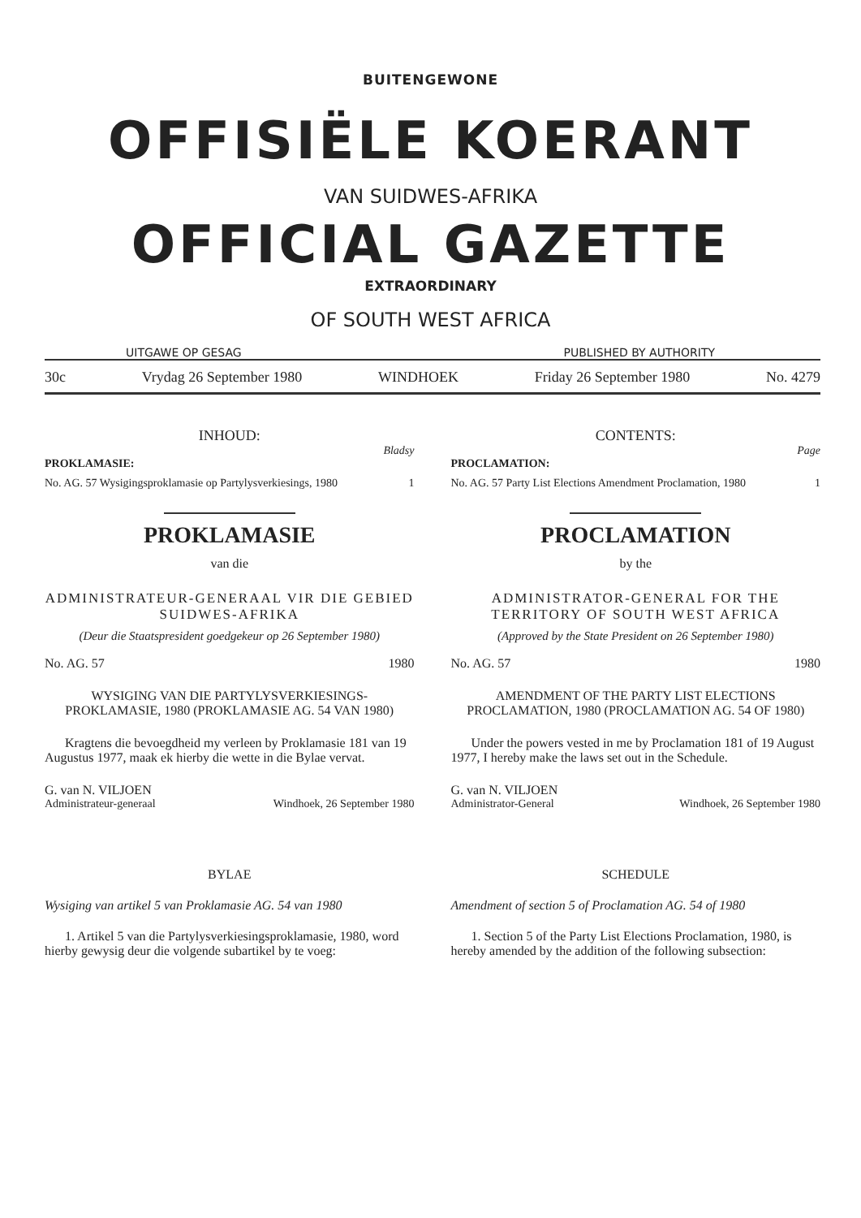BUITENGEWONE
OFFISIËLE KOERANT
VAN SUIDWES-AFRIKA
OFFICIAL GAZETTE
EXTRAORDINARY
OF SOUTH WEST AFRICA
UITGAWE OP GESAG PUBLISHED BY AUTHORITY
30c Vrydag 26 September 1980 WINDHOEK Friday 26 September 1980 No. 4279
INHOUD:
Bladsy
PROKLAMASIE:
No. AG. 57 Wysigingsproklamasie op Partylysverkiesings, 1980 1
PROKLAMASIE
van die
ADMINISTRATEUR-GENERAAL VIR DIE GEBIED SUIDWES-AFRIKA
(Deur die Staatspresident goedgekeur op 26 September 1980)
No. AG. 57 1980
WYSIGING VAN DIE PARTYLYSVERKIESINGS-PROKLAMASIE, 1980 (PROKLAMASIE AG. 54 VAN 1980)
Kragtens die bevoegdheid my verleen by Proklamasie 181 van 19 Augustus 1977, maak ek hierby die wette in die Bylae vervat.
G. van N. VILJOEN
Administrateur-generaal Windhoek, 26 September 1980
BYLAE
Wysiging van artikel 5 van Proklamasie AG. 54 van 1980
1. Artikel 5 van die Partylysverkiesingsproklamasie, 1980, word hierby gewysig deur die volgende subartikel by te voeg:
CONTENTS:
Page
PROCLAMATION:
No. AG. 57 Party List Elections Amendment Proclamation, 1980 1
PROCLAMATION
by the
ADMINISTRATOR-GENERAL FOR THE TERRITORY OF SOUTH WEST AFRICA
(Approved by the State President on 26 September 1980)
No. AG. 57 1980
AMENDMENT OF THE PARTY LIST ELECTIONS PROCLAMATION, 1980 (PROCLAMATION AG. 54 OF 1980)
Under the powers vested in me by Proclamation 181 of 19 August 1977, I hereby make the laws set out in the Schedule.
G. van N. VILJOEN
Administrator-General Windhoek, 26 September 1980
SCHEDULE
Amendment of section 5 of Proclamation AG. 54 of 1980
1. Section 5 of the Party List Elections Proclamation, 1980, is hereby amended by the addition of the following subsection: